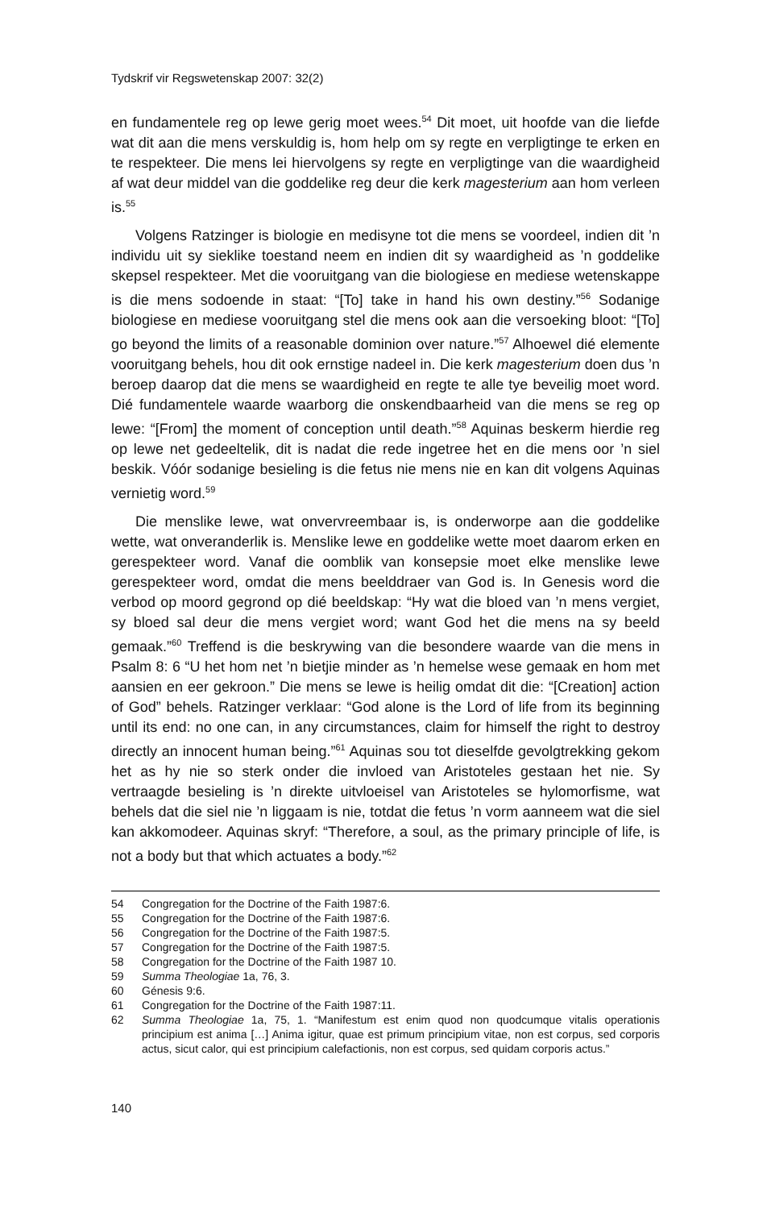Tydskrif vir Regswetenskap 2007: 32(2)
en fundamentele reg op lewe gerig moet wees.<sup>54</sup> Dit moet, uit hoofde van die liefde wat dit aan die mens verskuldig is, hom help om sy regte en verpligtinge te erken en te respekteer. Die mens lei hiervolgens sy regte en verpligtinge van die waardigheid af wat deur middel van die goddelike reg deur die kerk magesterium aan hom verleen is.<sup>55</sup>
Volgens Ratzinger is biologie en medisyne tot die mens se voordeel, indien dit ’n individu uit sy sieklike toestand neem en indien dit sy waardigheid as ’n goddelike skepsel respekteer. Met die vooruitgang van die biologiese en mediese wetenskappe is die mens sodoende in staat: “[To] take in hand his own destiny.”<sup>56</sup> Sodanige biologiese en mediese vooruitgang stel die mens ook aan die versoeking bloot: “[To] go beyond the limits of a reasonable dominion over nature.”<sup>57</sup> Alhoewel dié elemente vooruitgang behels, hou dit ook ernstige nadeel in. Die kerk magesterium doen dus ’n beroep daarop dat die mens se waardigheid en regte te alle tye beveilig moet word. Dié fundamentele waarde waarborg die onskendbaarheid van die mens se reg op lewe: “[From] the moment of conception until death.”<sup>58</sup> Aquinas beskerm hierdie reg op lewe net gedeeltelik, dit is nadat die rede ingetree het en die mens oor ’n siel beskik. Vóór sodanige besieling is die fetus nie mens nie en kan dit volgens Aquinas vernietig word.<sup>59</sup>
Die menslike lewe, wat onvervreembaar is, is onderworpe aan die goddelike wette, wat onveranderlik is. Menslike lewe en goddelike wette moet daarom erken en gerespekteer word. Vanaf die oomblik van konsepsie moet elke menslike lewe gerespekteer word, omdat die mens beelddraer van God is. In Genesis word die verbod op moord gegrond op dié beeldskap: “Hy wat die bloed van ’n mens vergiet, sy bloed sal deur die mens vergiet word; want God het die mens na sy beeld gemaak.”<sup>60</sup> Treffend is die beskrywing van die besondere waarde van die mens in Psalm 8: 6 “U het hom net ’n bietjie minder as ’n hemelse wese gemaak en hom met aansien en eer gekroon.” Die mens se lewe is heilig omdat dit die: “[Creation] action of God” behels. Ratzinger verklaar: “God alone is the Lord of life from its beginning until its end: no one can, in any circumstances, claim for himself the right to destroy directly an innocent human being.”<sup>61</sup> Aquinas sou tot dieselfde gevolgtrekking gekom het as hy nie so sterk onder die invloed van Aristoteles gestaan het nie. Sy vertraagde besieling is ’n direkte uitvloeisel van Aristoteles se hylomorfisme, wat behels dat die siel nie ’n liggaam is nie, totdat die fetus ’n vorm aanneem wat die siel kan akkomodeer. Aquinas skryf: “Therefore, a soul, as the primary principle of life, is not a body but that which actuates a body.”<sup>62</sup>
54 Congregation for the Doctrine of the Faith 1987:6.
55 Congregation for the Doctrine of the Faith 1987:6.
56 Congregation for the Doctrine of the Faith 1987:5.
57 Congregation for the Doctrine of the Faith 1987:5.
58 Congregation for the Doctrine of the Faith 1987 10.
59 Summa Theologiae 1a, 76, 3.
60 Génesis 9:6.
61 Congregation for the Doctrine of the Faith 1987:11.
62 Summa Theologiae 1a, 75, 1. “Manifestum est enim quod non quodcumque vitalis operationis principium est anima […] Anima igitur, quae est primum principium vitae, non est corpus, sed corporis actus, sicut calor, qui est principium calefactionis, non est corpus, sed quidam corporis actus.”
140